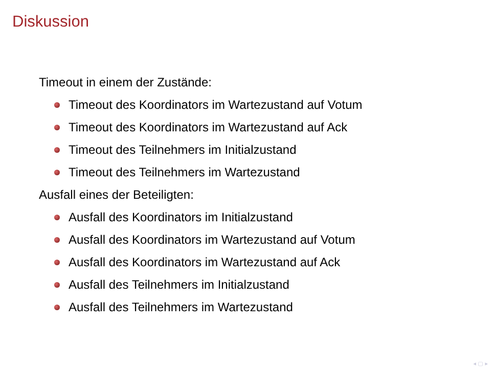Diskussion
Timeout in einem der Zustände:
Timeout des Koordinators im Wartezustand auf Votum
Timeout des Koordinators im Wartezustand auf Ack
Timeout des Teilnehmers im Initialzustand
Timeout des Teilnehmers im Wartezustand
Ausfall eines der Beteiligten:
Ausfall des Koordinators im Initialzustand
Ausfall des Koordinators im Wartezustand auf Votum
Ausfall des Koordinators im Wartezustand auf Ack
Ausfall des Teilnehmers im Initialzustand
Ausfall des Teilnehmers im Wartezustand
◂ ▢ ▸